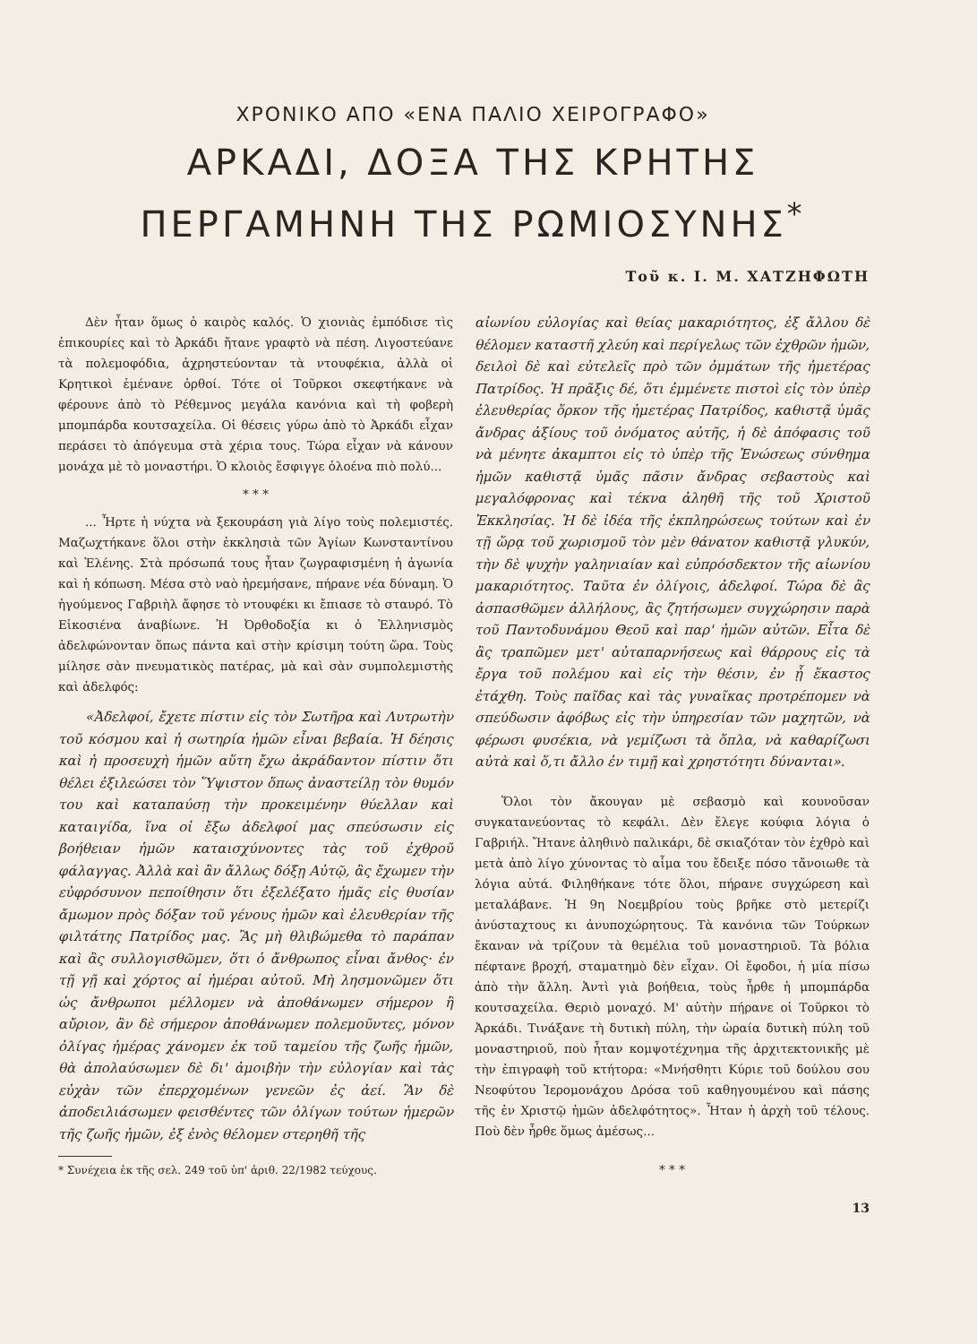ΧΡΟΝΙΚΟ ΑΠΟ «ΕΝΑ ΠΑΛΙΟ ΧΕΙΡΟΓΡΑΦΟ»
ΑΡΚΑΔΙ, ΔΟΞΑ ΤΗΣ ΚΡΗΤΗΣ
ΠΕΡΓΑΜΗΝΗ ΤΗΣ ΡΩΜΙΟΣΥΝΗΣ<sup>*</sup>
Τοῦ κ. Ι. Μ. ΧΑΤΖΗΦΩΤΗ
Δὲν ἦταν ὅμως ὁ καιρὸς καλός. Ὁ χιονιὰς ἐμπόδισε τὶς ἐπικουρίες καὶ τὸ Ἀρκάδι ἤτανε γραφτὸ νὰ πέση. Λιγοστεύανε τὰ πολεμοφόδια, ἀχρηστεύονταν τὰ ντουφέκια, ἀλλὰ οἱ Κρητικοὶ ἐμένανε ὀρθοί. Τότε οἱ Τοῦρκοι σκεφτήκανε νὰ φέρουνε ἀπὸ τὸ Ρέθεμνος μεγάλα κανόνια καὶ τὴ φοβερὴ μπομπάρδα κουτσαχείλα. Οἱ θέσεις γύρω ἀπὸ τὸ Ἀρκάδι εἶχαν περάσει τὸ ἀπόγευμα στὰ χέρια τους. Τώρα εἶχαν νὰ κάνουν μονάχα μὲ τὸ μοναστήρι. Ὁ κλοιὸς ἔσφιγγε ὁλοένα πιὸ πολύ...
* * *
... Ἦρτε ἡ νύχτα νὰ ξεκουράση γιὰ λίγο τοὺς πολεμιστές. Μαζωχτήκανε ὅλοι στὴν ἐκκλησιὰ τῶν Ἁγίων Κωνσταντίνου καὶ Ἑλένης. Στὰ πρόσωπά τους ἦταν ζωγραφισμένη ἡ ἀγωνία καὶ ἡ κόπωση. Μέσα στὸ ναὸ ἠρεμήσανε, πήρανε νέα δύναμη. Ὁ ἡγούμενος Γαβριὴλ ἄφησε τὸ ντουφέκι κι ἔπιασε τὸ σταυρό. Τὸ Εἰκοσιένα ἀναβίωνε. Ἡ Ὀρθοδοξία κι ὁ Ἑλληνισμὸς ἀδελφώνονταν ὅπως πάντα καὶ στὴν κρίσιμη τούτη ὥρα. Τοὺς μίλησε σὰν πνευματικὸς πατέρας, μὰ καὶ σὰν συμπολεμιστὴς καὶ ἀδελφός:
«Ἀδελφοί, ἔχετε πίστιν εἰς τὸν Σωτῆρα καὶ Λυτρωτὴν τοῦ κόσμου καὶ ἡ σωτηρία ἡμῶν εἶναι βεβαία. Ἡ δέησις καὶ ἡ προσευχὴ ἡμῶν αὕτη ἔχω ἀκράδαντον πίστιν ὅτι θέλει ἐξιλεώσει τὸν Ὕψιστον ὅπως ἀναστείλῃ τὸν θυμόν του καὶ καταπαύσῃ τὴν προκειμένην θύελλαν καὶ καταιγίδα, ἵνα οἱ ἔξω ἀδελφοί μας σπεύσωσιν εἰς βοήθειαν ἡμῶν καταισχύνοντες τὰς τοῦ ἐχθροῦ φάλαγγας. Ἀλλὰ καὶ ἂν ἄλλως δόξῃ Αὐτῷ, ἂς ἔχωμεν τὴν εὐφρόσυνον πεποίθησιν ὅτι ἐξελέξατο ἡμᾶς εἰς θυσίαν ἄμωμον πρὸς δόξαν τοῦ γένους ἡμῶν καὶ ἐλευθερίαν τῆς φιλτάτης Πατρίδος μας. Ἂς μὴ θλιβώμεθα τὸ παράπαν καὶ ἂς συλλογισθῶμεν, ὅτι ὁ ἄνθρωπος εἶναι ἄνθος· ἐν τῇ γῇ καὶ χόρτος αἱ ἡμέραι αὐτοῦ. Μὴ λησμονῶμεν ὅτι ὡς ἄνθρωποι μέλλομεν νὰ ἀποθάνωμεν σήμερον ἢ αὔριον, ἂν δὲ σήμερον ἀποθάνωμεν πολεμοῦντες, μόνον ὀλίγας ἡμέρας χάνομεν ἐκ τοῦ ταμείου τῆς ζωῆς ἡμῶν, θὰ ἀπολαύσωμεν δὲ δι' ἀμοιβὴν τὴν εὐλογίαν καὶ τὰς εὐχὰν τῶν ἐπερχομένων γενεῶν ἐς ἀεί. Ἂν δὲ ἀποδειλιάσωμεν φεισθέντες τῶν ὀλίγων τούτων ἡμερῶν τῆς ζωῆς ἡμῶν, ἐξ ἑνὸς θέλομεν στερηθῆ τῆς
* Συνέχεια ἐκ τῆς σελ. 249 τοῦ ὑπ' ἀριθ. 22/1982 τεύχους.
αἰωνίου εὐλογίας καὶ θείας μακαριότητος, ἐξ ἄλλου δὲ θέλομεν καταστῆ χλεύη καὶ περίγελως τῶν ἐχθρῶν ἡμῶν, δειλοὶ δὲ καὶ εὐτελεῖς πρὸ τῶν ὀμμάτων τῆς ἡμετέρας Πατρίδος. Ἡ πρᾶξις δέ, ὅτι ἐμμένετε πιστοὶ εἰς τὸν ὑπὲρ ἐλευθερίας ὅρκον τῆς ἡμετέρας Πατρίδος, καθιστᾷ ὑμᾶς ἄνδρας ἀξίους τοῦ ὀνόματος αὐτῆς, ἡ δὲ ἀπόφασις τοῦ νὰ μένητε ἀκαμπτοι εἰς τὸ ὑπὲρ τῆς Ἑνώσεως σύνθημα ἡμῶν καθιστᾷ ὑμᾶς πᾶσιν ἄνδρας σεβαστοὺς καὶ μεγαλόφρονας καὶ τέκνα ἀληθῆ τῆς τοῦ Χριστοῦ Ἐκκλησίας. Ἡ δὲ ἰδέα τῆς ἐκπληρώσεως τούτων καὶ ἐν τῇ ὥρᾳ τοῦ χωρισμοῦ τὸν μὲν θάνατον καθιστᾷ γλυκύν, τὴν δὲ ψυχὴν γαληνιαίαν καὶ εὐπρόσδεκτον τῆς αἰωνίου μακαριότητος. Ταῦτα ἐν ὀλίγοις, ἀδελφοί. Τώρα δὲ ἂς ἀσπασθῶμεν ἀλλήλους, ἂς ζητήσωμεν συγχώρησιν παρὰ τοῦ Παντοδυνάμου Θεοῦ καὶ παρ' ἡμῶν αὐτῶν. Εἶτα δὲ ἂς τραπῶμεν μετ' αὐταπαρνήσεως καὶ θάρρους εἰς τὰ ἔργα τοῦ πολέμου καὶ εἰς τὴν θέσιν, ἐν ᾗ ἕκαστος ἐτάχθη. Τοὺς παῖδας καὶ τὰς γυναῖκας προτρέπομεν νὰ σπεύδωσιν ἀφόβως εἰς τὴν ὑπηρεσίαν τῶν μαχητῶν, νὰ φέρωσι φυσέκια, νὰ γεμίζωσι τὰ ὅπλα, νὰ καθαρίζωσι αὐτὰ καὶ ὅ,τι ἄλλο ἐν τιμῇ καὶ χρηστότητι δύνανται».
Ὅλοι τὸν ἄκουγαν μὲ σεβασμὸ καὶ κουνοῦσαν συγκατανεύοντας τὸ κεφάλι. Δὲν ἔλεγε κούφια λόγια ὁ Γαβριήλ. Ἤτανε ἀληθινὸ παλικάρι, δὲ σκιαζόταν τὸν ἐχθρὸ καὶ μετὰ ἀπὸ λίγο χύνοντας τὸ αἷμα του ἔδειξε πόσο τἄνοιωθε τὰ λόγια αὐτά. Φιληθήκανε τότε ὅλοι, πήρανε συγχώρεση καὶ μεταλάβανε. Ἡ 9η Νοεμβρίου τοὺς βρῆκε στὸ μετερίζι ἀνύσταχτους κι ἀνυποχώρητους. Τὰ κανόνια τῶν Τούρκων ἔκαναν νὰ τρίζουν τὰ θεμέλια τοῦ μοναστηριοῦ. Τὰ βόλια πέφτανε βροχή, σταματημὸ δὲν εἶχαν. Οἱ ἔφοδοι, ἡ μία πίσω ἀπὸ τὴν ἄλλη. Ἀντὶ γιὰ βοήθεια, τοὺς ἦρθε ἡ μπομπάρδα κουτσαχείλα. Θεριὸ μοναχό. Μ' αὐτὴν πήρανε οἱ Τοῦρκοι τὸ Ἀρκάδι. Τινάξανε τὴ δυτικὴ πύλη, τὴν ὡραία δυτικὴ πύλη τοῦ μοναστηριοῦ, ποὺ ἦταν κομψοτέχνημα τῆς ἀρχιτεκτονικῆς μὲ τὴν ἐπιγραφὴ τοῦ κτήτορα: «Μνήσθητι Κύριε τοῦ δούλου σου Νεοφύτου Ἱερομονάχου Δρόσα τοῦ καθηγουμένου καὶ πάσης τῆς ἐν Χριστῷ ἡμῶν ἀδελφότητος». Ἦταν ἡ ἀρχὴ τοῦ τέλους. Ποὺ δὲν ἦρθε ὅμως ἀμέσως...
* * *
13